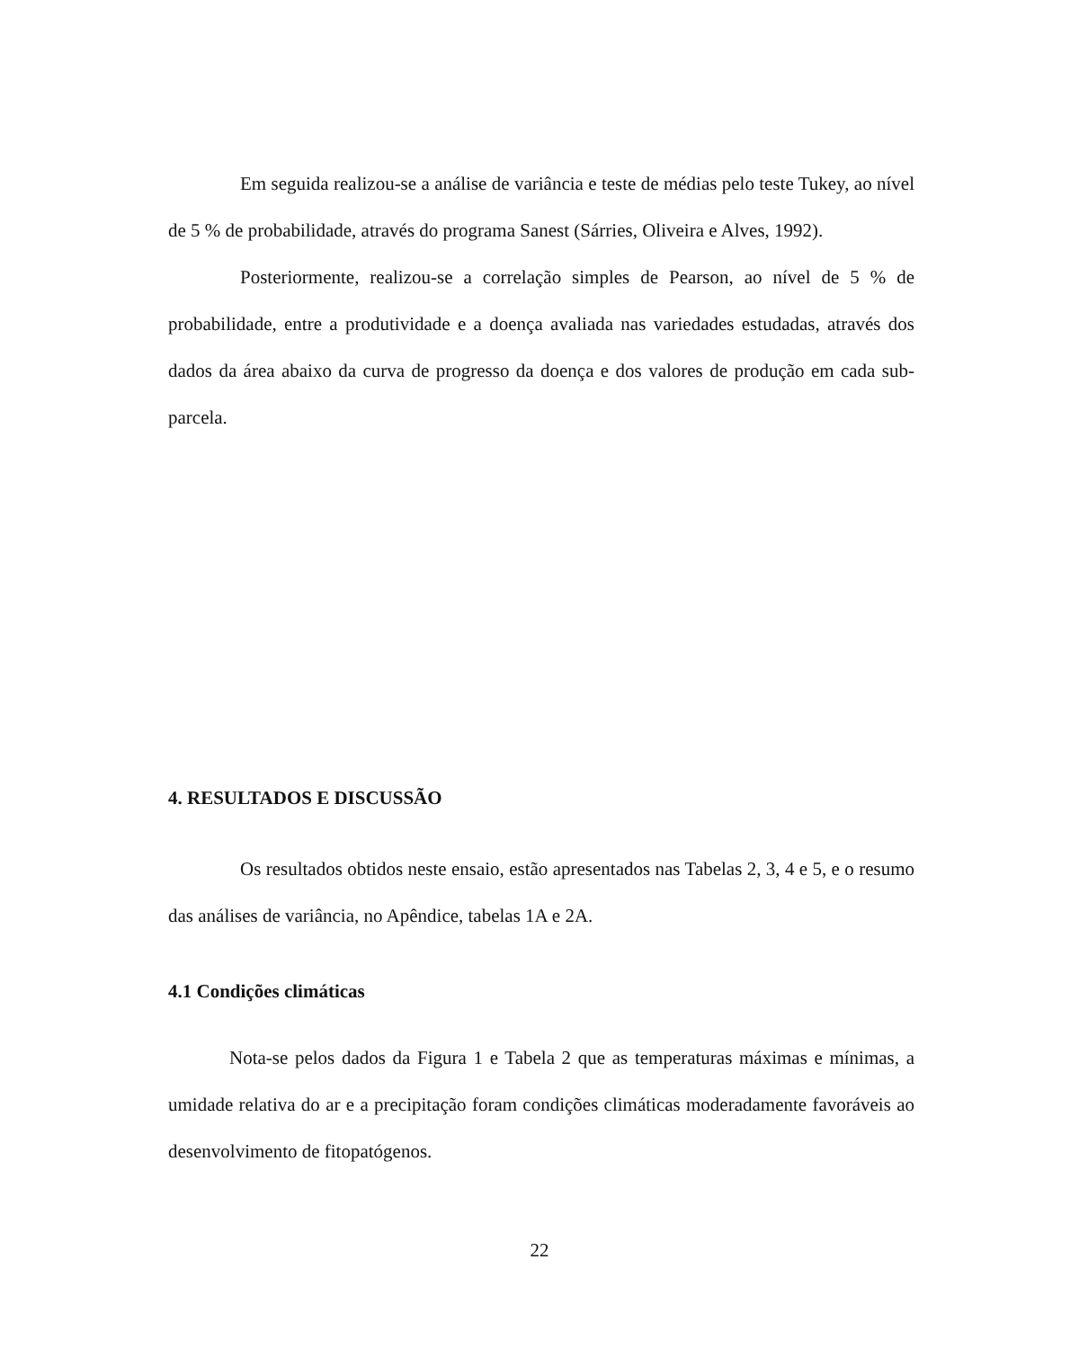Em seguida realizou-se a análise de variância e teste de médias pelo teste Tukey, ao nível de 5 % de probabilidade, através do programa Sanest (Sárries, Oliveira e Alves, 1992).
Posteriormente, realizou-se a correlação simples de Pearson, ao nível de 5 % de probabilidade, entre a produtividade e a doença avaliada nas variedades estudadas, através dos dados da área abaixo da curva de progresso da doença e dos valores de produção em cada sub-parcela.
4. RESULTADOS E DISCUSSÃO
Os resultados obtidos neste ensaio, estão apresentados nas Tabelas 2, 3, 4 e 5, e o resumo das análises de variância, no Apêndice, tabelas 1A e 2A.
4.1 Condições climáticas
Nota-se pelos dados da Figura 1 e Tabela 2 que as temperaturas máximas e mínimas, a umidade relativa do ar e a precipitação foram condições climáticas moderadamente favoráveis ao desenvolvimento de fitopatógenos.
22